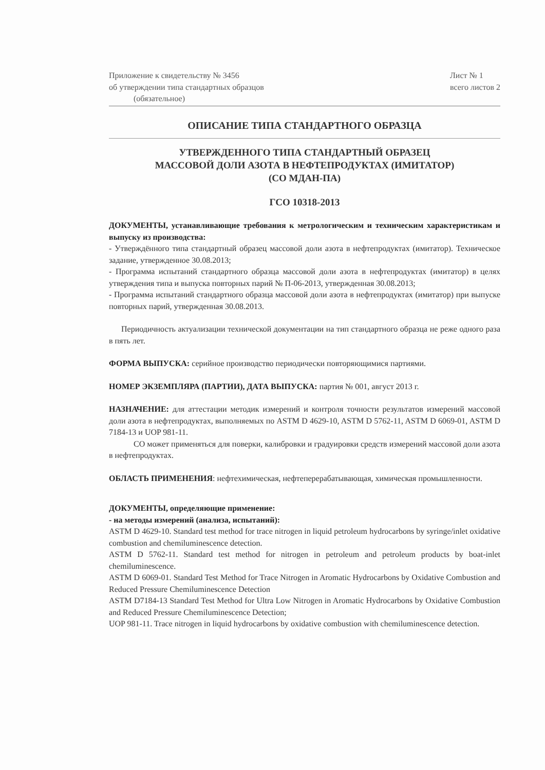Приложение к свидетельству № 3456
об утверждении типа стандартных образцов
(обязательное)
Лист № 1
всего листов 2
ОПИСАНИЕ ТИПА СТАНДАРТНОГО ОБРАЗЦА
УТВЕРЖДЕННОГО ТИПА СТАНДАРТНЫЙ ОБРАЗЕЦ
МАССОВОЙ ДОЛИ АЗОТА В НЕФТЕПРОДУКТАХ (ИМИТАТОР)
(СО МДАН-ПА)
ГСО 10318-2013
ДОКУМЕНТЫ, устанавливающие требования к метрологическим и техническим характеристикам и выпуску из производства:
- Утверждённого типа стандартный образец массовой доли азота в нефтепродуктах (имитатор). Техническое задание, утвержденное 30.08.2013;
- Программа испытаний стандартного образца массовой доли азота в нефтепродуктах (имитатор) в целях утверждения типа и выпуска повторных парий № П-06-2013, утвержденная 30.08.2013;
- Программа испытаний стандартного образца массовой доли азота в нефтепродуктах (имитатор) при выпуске повторных парий, утвержденная 30.08.2013.
Периодичность актуализации технической документации на тип стандартного образца не реже одного раза в пять лет.
ФОРМА ВЫПУСКА: серийное производство периодически повторяющимися партиями.
НОМЕР ЭКЗЕМПЛЯРА (ПАРТИИ), ДАТА ВЫПУСКА: партия № 001, август 2013 г.
НАЗНАЧЕНИЕ: для аттестации методик измерений и контроля точности результатов измерений массовой доли азота в нефтепродуктах, выполняемых по ASTM D 4629-10, ASTM D 5762-11, ASTM D 6069-01, ASTM D 7184-13 и UOP 981-11.
СО может применяться для поверки, калибровки и градуировки средств измерений массовой доли азота в нефтепродуктах.
ОБЛАСТЬ ПРИМЕНЕНИЯ: нефтехимическая, нефтеперерабатывающая, химическая промышленности.
ДОКУМЕНТЫ, определяющие применение:
- на методы измерений (анализа, испытаний):
ASTM D 4629-10. Standard test method for trace nitrogen in liquid petroleum hydrocarbons by syringe/inlet oxidative combustion and chemiluminescence detection.
ASTM D 5762-11. Standard test method for nitrogen in petroleum and petroleum products by boat-inlet chemiluminescence.
ASTM D 6069-01. Standard Test Method for Trace Nitrogen in Aromatic Hydrocarbons by Oxidative Combustion and Reduced Pressure Chemiluminescence Detection
ASTM D7184-13 Standard Test Method for Ultra Low Nitrogen in Aromatic Hydrocarbons by Oxidative Combustion and Reduced Pressure Chemiluminescence Detection;
UOP 981-11. Trace nitrogen in liquid hydrocarbons by oxidative combustion with chemiluminescence detection.